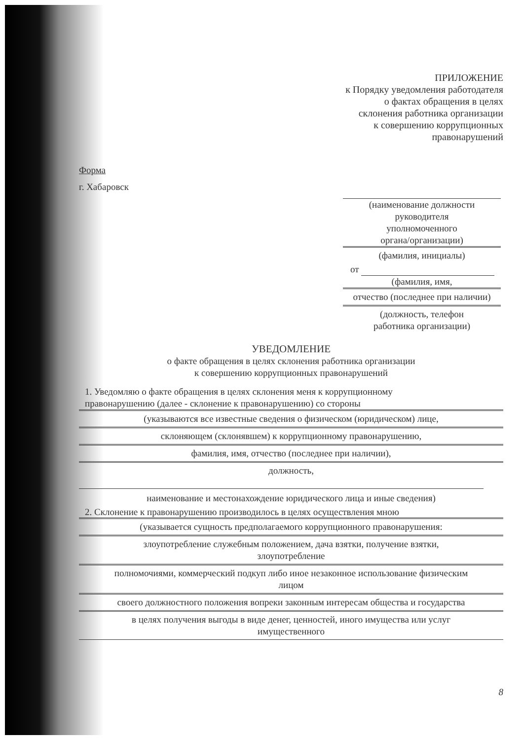ПРИЛОЖЕНИЕ
к Порядку уведомления работодателя
о фактах обращения в целях
склонения работника организации
к совершению коррупционных
правонарушений
Форма
г. Хабаровск
(наименование должности
руководителя
уполномоченного
органа/организации)
(фамилия, инициалы)
от
(фамилия, имя,
отчество (последнее при наличии)
(должность, телефон
работника организации)
УВЕДОМЛЕНИЕ
о факте обращения в целях склонения работника организации
к совершению коррупционных правонарушений
1. Уведомляю о факте обращения в целях склонения меня к коррупционному
правонарушению (далее - склонение к правонарушению) со стороны
(указываются все известные сведения о физическом (юридическом) лице,
склоняющем (склонявшем) к коррупционному правонарушению,
фамилия, имя, отчество (последнее при наличии),
должность,
наименование и местонахождение юридического лица и иные сведения)
2. Склонение к правонарушению производилось в целях осуществления мною
(указывается сущность предполагаемого коррупционного правонарушения:
злоупотребление служебным положением, дача взятки, получение взятки,
злоупотребление
полномочиями, коммерческий подкуп либо иное незаконное использование физическим
лицом
своего должностного положения вопреки законным интересам общества и государства
в целях получения выгоды в виде денег, ценностей, иного имущества или услуг
имущественного
8